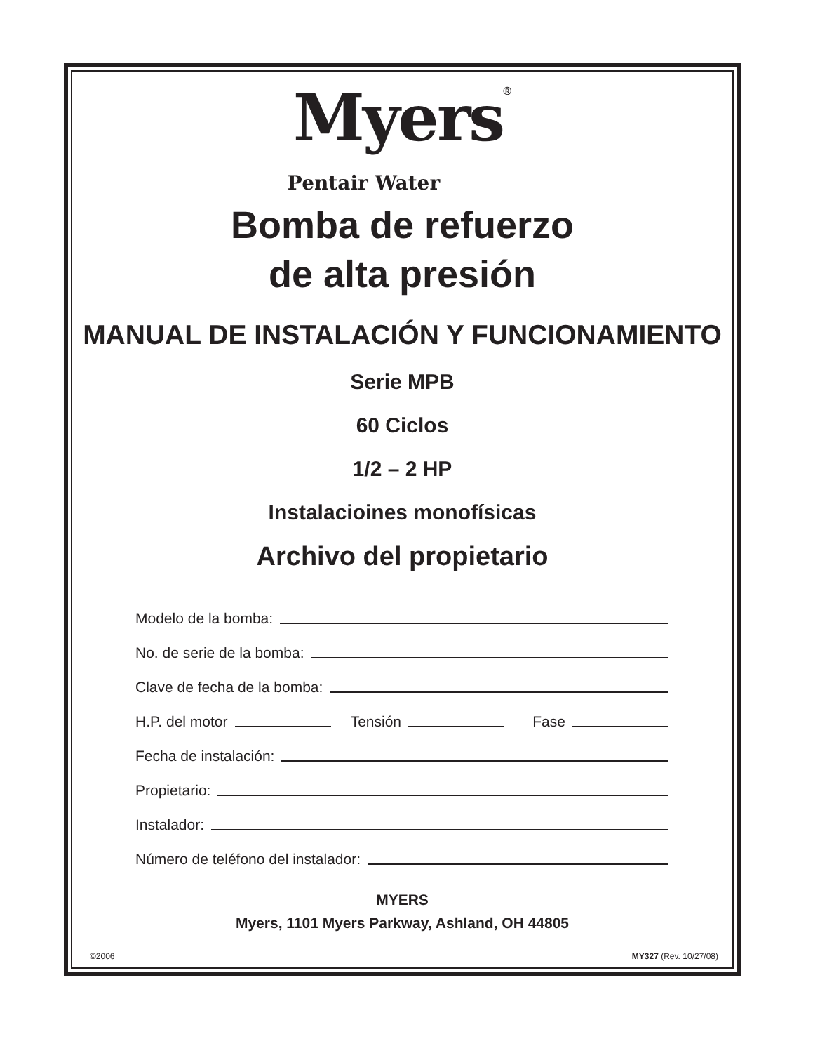Myers<sup>®</sup>
Pentair Water
Bomba de refuerzo
de alta presión
MANUAL DE INSTALACIÓN Y FUNCIONAMIENTO
Serie MPB
60 Ciclos
1/2 – 2 HP
Instalacioines monofísicas
Archivo del propietario
Modelo de la bomba:
No. de serie de la bomba:
Clave de fecha de la bomba:
H.P. del motor Tensión Fase
Fecha de instalación:
Propietario:
Instalador:
Número de teléfono del instalador:
MYERS
Myers, 1101 Myers Parkway, Ashland, OH 44805
©2006 MY327 (Rev. 10/27/08)